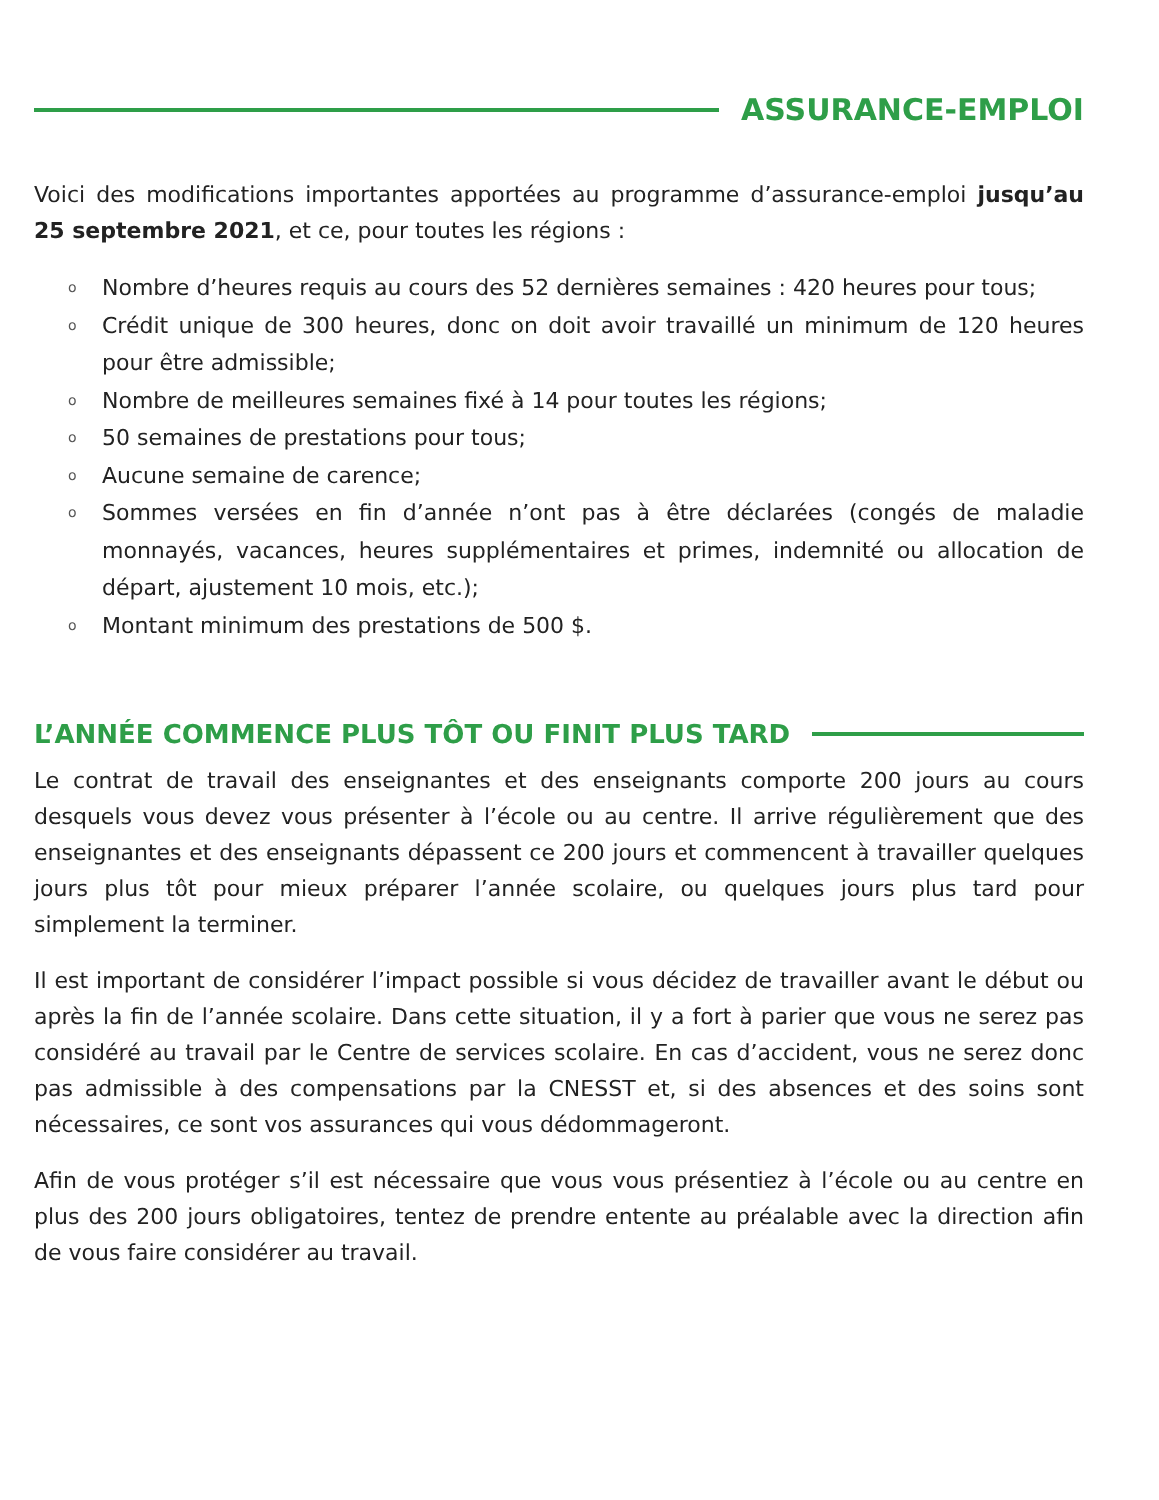ASSURANCE-EMPLOI
Voici des modifications importantes apportées au programme d’assurance-emploi jusqu’au 25 septembre 2021, et ce, pour toutes les régions :
o Nombre d’heures requis au cours des 52 dernières semaines : 420 heures pour tous;
o Crédit unique de 300 heures, donc on doit avoir travaillé un minimum de 120 heures pour être admissible;
o Nombre de meilleures semaines fixé à 14 pour toutes les régions;
o 50 semaines de prestations pour tous;
o Aucune semaine de carence;
o Sommes versées en fin d’année n’ont pas à être déclarées (congés de maladie monnayés, vacances, heures supplémentaires et primes, indemnité ou allocation de départ, ajustement 10 mois, etc.);
o Montant minimum des prestations de 500 $.
L’ANNÉE COMMENCE PLUS TÔT OU FINIT PLUS TARD
Le contrat de travail des enseignantes et des enseignants comporte 200 jours au cours desquels vous devez vous présenter à l’école ou au centre. Il arrive régulièrement que des enseignantes et des enseignants dépassent ce 200 jours et commencent à travailler quelques jours plus tôt pour mieux préparer l’année scolaire, ou quelques jours plus tard pour simplement la terminer.
Il est important de considérer l’impact possible si vous décidez de travailler avant le début ou après la fin de l’année scolaire. Dans cette situation, il y a fort à parier que vous ne serez pas considéré au travail par le Centre de services scolaire. En cas d’accident, vous ne serez donc pas admissible à des compensations par la CNESST et, si des absences et des soins sont nécessaires, ce sont vos assurances qui vous dédommageront.
Afin de vous protéger s’il est nécessaire que vous vous présentiez à l’école ou au centre en plus des 200 jours obligatoires, tentez de prendre entente au préalable avec la direction afin de vous faire considérer au travail.